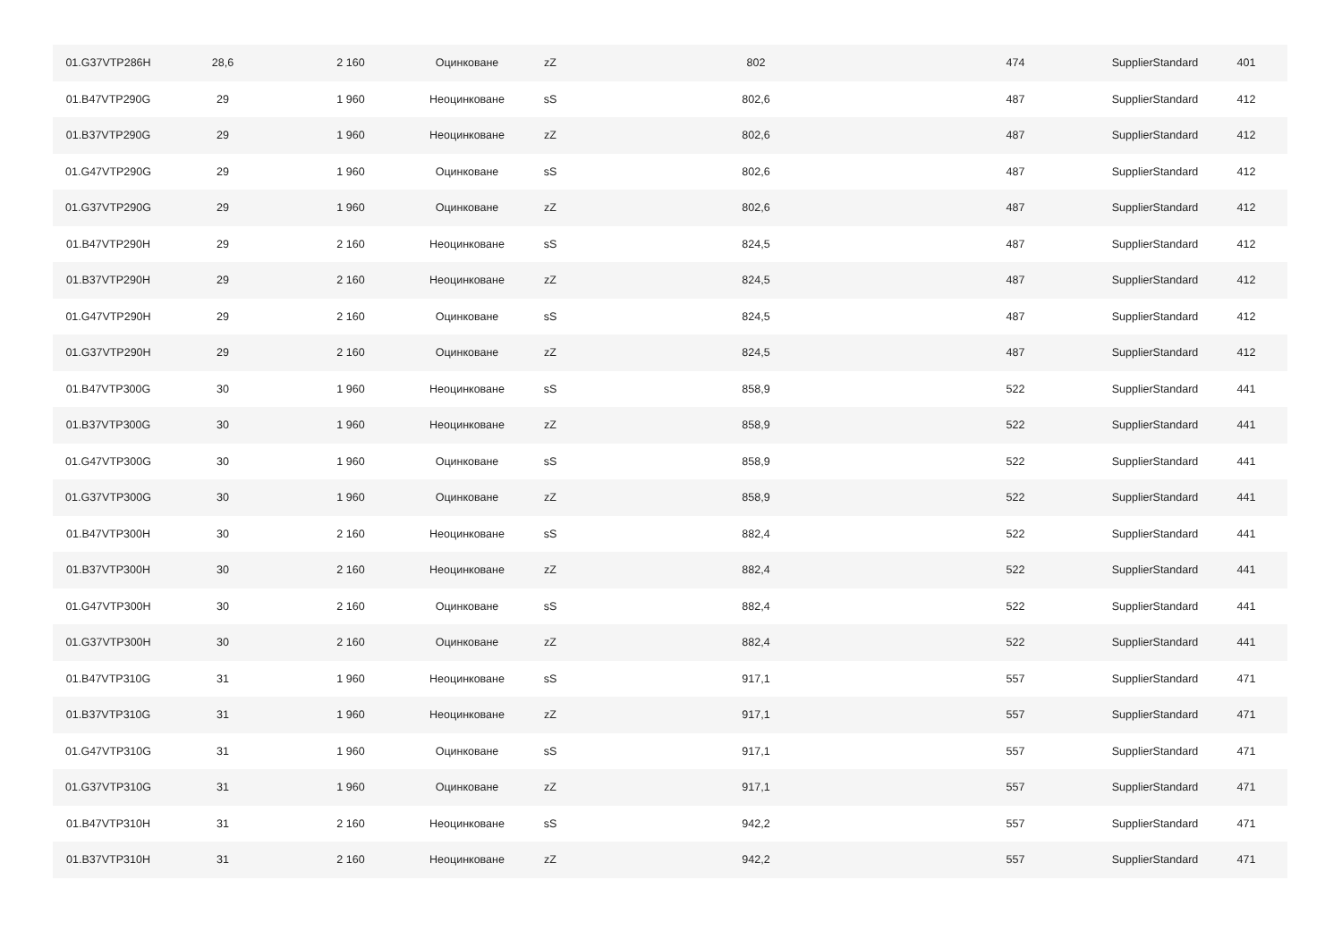| 01.G37VTP286H | 28,6 | 2 160 | Оцинковане | zZ | 802 | 474 | SupplierStandard | 401 |
| 01.B47VTP290G | 29 | 1 960 | Неоцинковане | sS | 802,6 | 487 | SupplierStandard | 412 |
| 01.B37VTP290G | 29 | 1 960 | Неоцинковане | zZ | 802,6 | 487 | SupplierStandard | 412 |
| 01.G47VTP290G | 29 | 1 960 | Оцинковане | sS | 802,6 | 487 | SupplierStandard | 412 |
| 01.G37VTP290G | 29 | 1 960 | Оцинковане | zZ | 802,6 | 487 | SupplierStandard | 412 |
| 01.B47VTP290H | 29 | 2 160 | Неоцинковане | sS | 824,5 | 487 | SupplierStandard | 412 |
| 01.B37VTP290H | 29 | 2 160 | Неоцинковане | zZ | 824,5 | 487 | SupplierStandard | 412 |
| 01.G47VTP290H | 29 | 2 160 | Оцинковане | sS | 824,5 | 487 | SupplierStandard | 412 |
| 01.G37VTP290H | 29 | 2 160 | Оцинковане | zZ | 824,5 | 487 | SupplierStandard | 412 |
| 01.B47VTP300G | 30 | 1 960 | Неоцинковане | sS | 858,9 | 522 | SupplierStandard | 441 |
| 01.B37VTP300G | 30 | 1 960 | Неоцинковане | zZ | 858,9 | 522 | SupplierStandard | 441 |
| 01.G47VTP300G | 30 | 1 960 | Оцинковане | sS | 858,9 | 522 | SupplierStandard | 441 |
| 01.G37VTP300G | 30 | 1 960 | Оцинковане | zZ | 858,9 | 522 | SupplierStandard | 441 |
| 01.B47VTP300H | 30 | 2 160 | Неоцинковане | sS | 882,4 | 522 | SupplierStandard | 441 |
| 01.B37VTP300H | 30 | 2 160 | Неоцинковане | zZ | 882,4 | 522 | SupplierStandard | 441 |
| 01.G47VTP300H | 30 | 2 160 | Оцинковане | sS | 882,4 | 522 | SupplierStandard | 441 |
| 01.G37VTP300H | 30 | 2 160 | Оцинковане | zZ | 882,4 | 522 | SupplierStandard | 441 |
| 01.B47VTP310G | 31 | 1 960 | Неоцинковане | sS | 917,1 | 557 | SupplierStandard | 471 |
| 01.B37VTP310G | 31 | 1 960 | Неоцинковане | zZ | 917,1 | 557 | SupplierStandard | 471 |
| 01.G47VTP310G | 31 | 1 960 | Оцинковане | sS | 917,1 | 557 | SupplierStandard | 471 |
| 01.G37VTP310G | 31 | 1 960 | Оцинковане | zZ | 917,1 | 557 | SupplierStandard | 471 |
| 01.B47VTP310H | 31 | 2 160 | Неоцинковане | sS | 942,2 | 557 | SupplierStandard | 471 |
| 01.B37VTP310H | 31 | 2 160 | Неоцинковане | zZ | 942,2 | 557 | SupplierStandard | 471 |